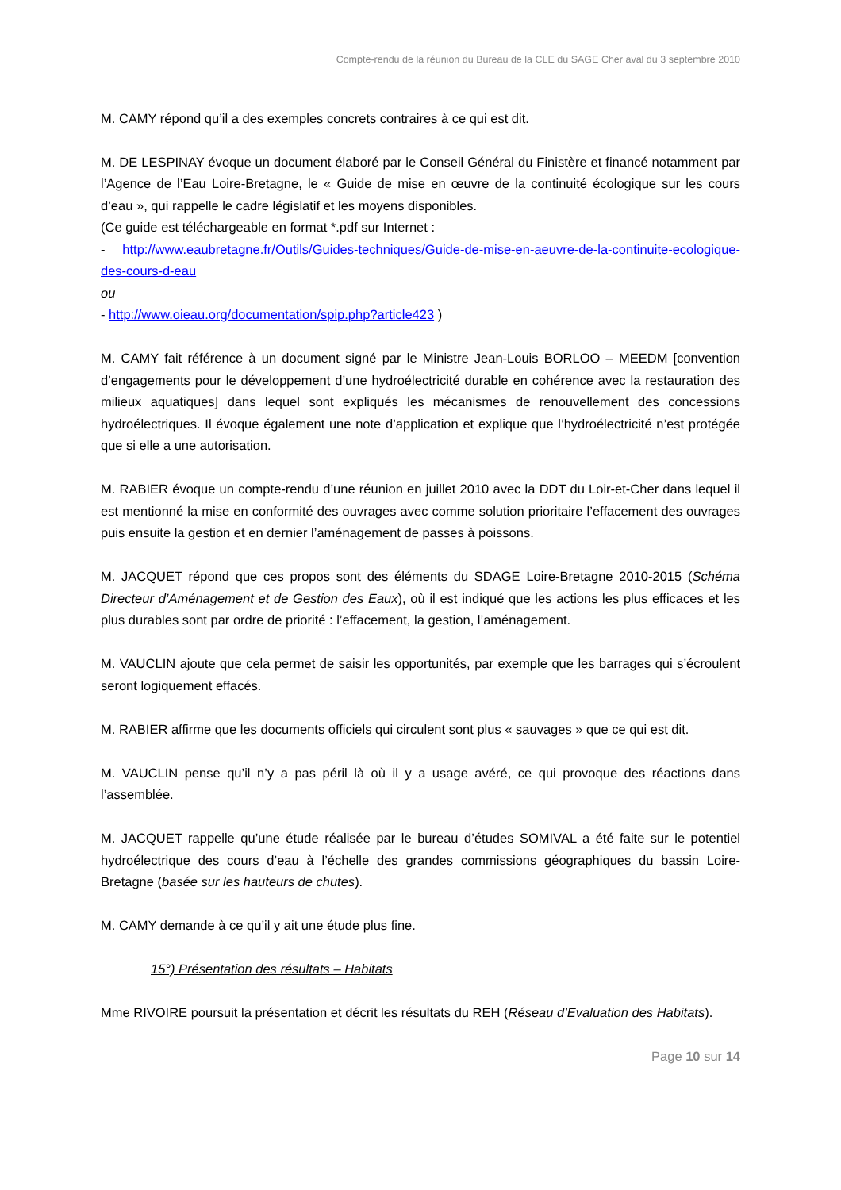Compte-rendu de la réunion du Bureau de la CLE du SAGE Cher aval du 3 septembre 2010
M. CAMY répond qu’il a des exemples concrets contraires à ce qui est dit.
M. DE LESPINAY évoque un document élaboré par le Conseil Général du Finistère et financé notamment par l’Agence de l’Eau Loire-Bretagne, le « Guide de mise en œuvre de la continuité écologique sur les cours d’eau », qui rappelle le cadre législatif et les moyens disponibles.
(Ce guide est téléchargeable en format *.pdf sur Internet :
- http://www.eaubretagne.fr/Outils/Guides-techniques/Guide-de-mise-en-aeuvre-de-la-continuite-ecologique-des-cours-d-eau
ou
- http://www.oieau.org/documentation/spip.php?article423 )
M. CAMY fait référence à un document signé par le Ministre Jean-Louis BORLOO – MEEDM [convention d’engagements pour le développement d’une hydroélectricité durable en cohérence avec la restauration des milieux aquatiques] dans lequel sont expliqués les mécanismes de renouvellement des concessions hydroélectriques. Il évoque également une note d’application et explique que l’hydroélectricité n’est protégée que si elle a une autorisation.
M. RABIER évoque un compte-rendu d’une réunion en juillet 2010 avec la DDT du Loir-et-Cher dans lequel il est mentionné la mise en conformité des ouvrages avec comme solution prioritaire l’effacement des ouvrages puis ensuite la gestion et en dernier l’aménagement de passes à poissons.
M. JACQUET répond que ces propos sont des éléments du SDAGE Loire-Bretagne 2010-2015 (Schéma Directeur d’Aménagement et de Gestion des Eaux), où il est indiqué que les actions les plus efficaces et les plus durables sont par ordre de priorité : l’effacement, la gestion, l’aménagement.
M. VAUCLIN ajoute que cela permet de saisir les opportunités, par exemple que les barrages qui s’écroulent seront logiquement effacés.
M. RABIER affirme que les documents officiels qui circulent sont plus « sauvages » que ce qui est dit.
M. VAUCLIN pense qu’il n’y a pas péril là où il y a usage avéré, ce qui provoque des réactions dans l’assemblée.
M. JACQUET rappelle qu’une étude réalisée par le bureau d’études SOMIVAL a été faite sur le potentiel hydroélectrique des cours d’eau à l’échelle des grandes commissions géographiques du bassin Loire-Bretagne (basée sur les hauteurs de chutes).
M. CAMY demande à ce qu’il y ait une étude plus fine.
15°) Présentation des résultats – Habitats
Mme RIVOIRE poursuit la présentation et décrit les résultats du REH (Réseau d’Evaluation des Habitats).
Page 10 sur 14